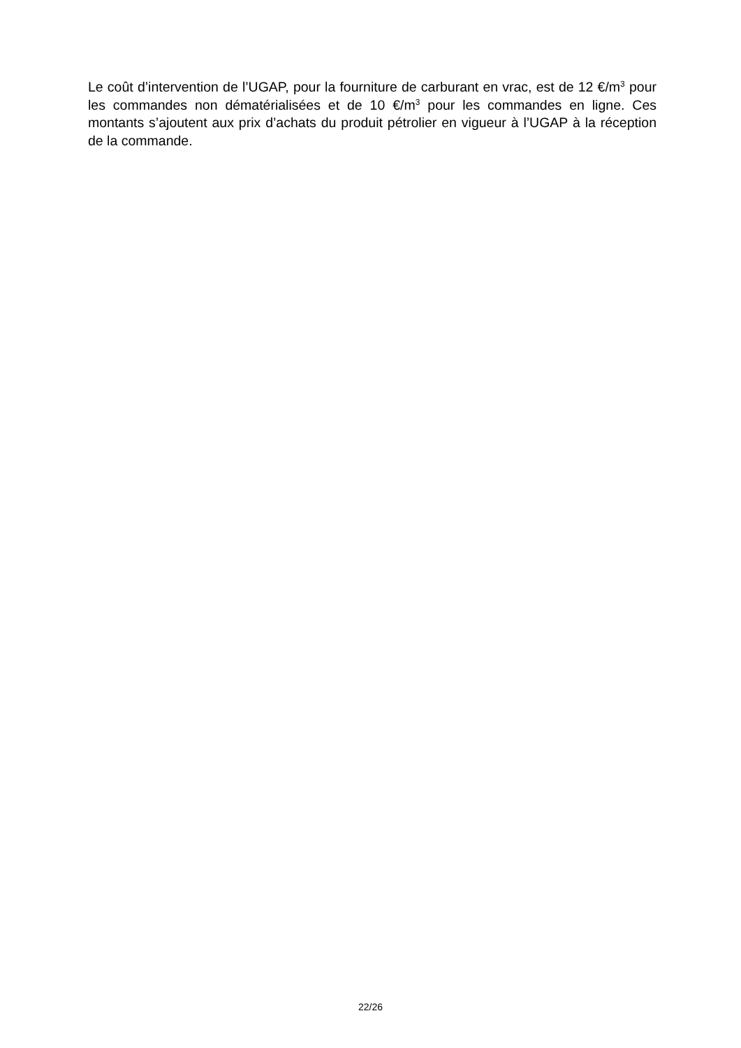Le coût d’intervention de l’UGAP, pour la fourniture de carburant en vrac, est de 12 €/m<sup>3</sup> pour les commandes non dématérialisées et de 10 €/m<sup>3</sup> pour les commandes en ligne. Ces montants s’ajoutent aux prix d’achats du produit pétrolier en vigueur à l’UGAP à la réception de la commande.
22/26